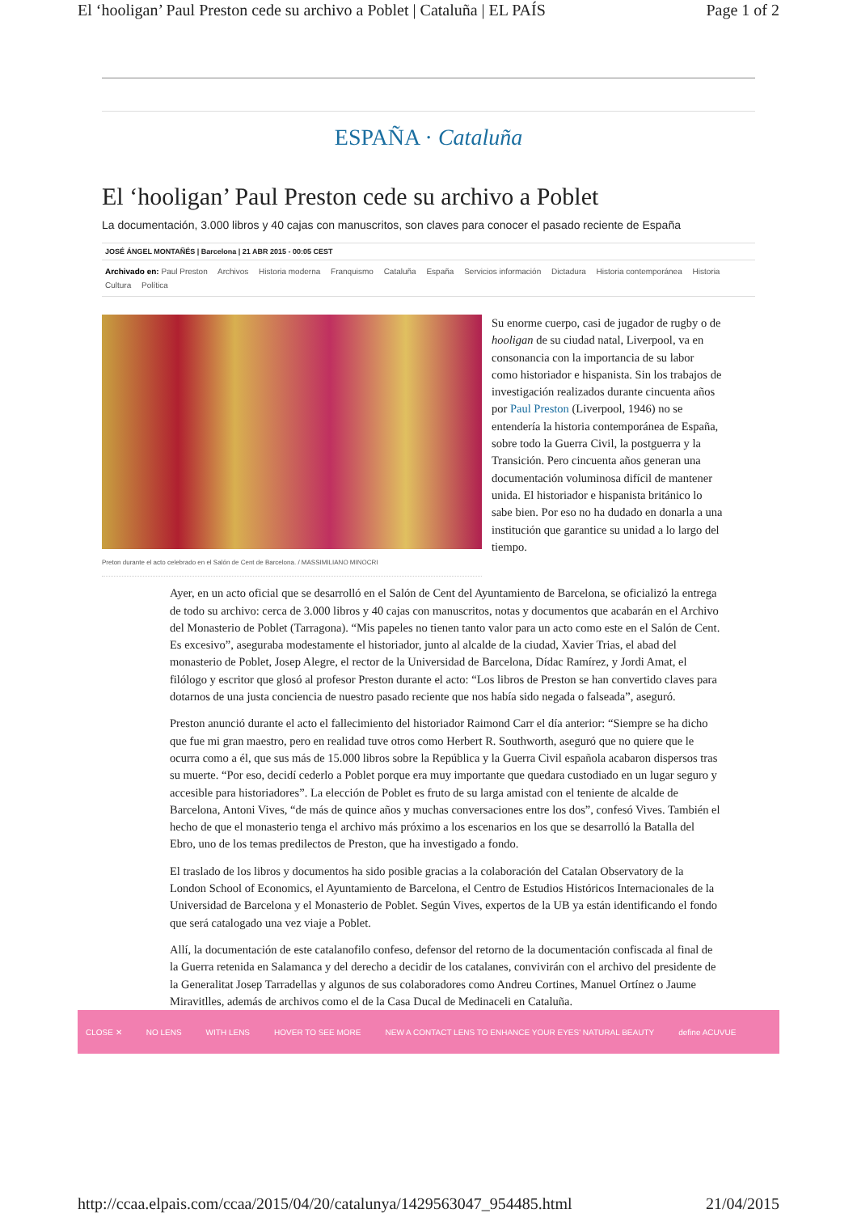El ‘hooligan’ Paul Preston cede su archivo a Poblet | Cataluña | EL PAÍS Page 1 of 2
ESPAÑA · Cataluña
El ‘hooligan’ Paul Preston cede su archivo a Poblet
La documentación, 3.000 libros y 40 cajas con manuscritos, son claves para conocer el pasado reciente de España
JOSÉ ÁNGEL MONTAÑÉS | Barcelona | 21 ABR 2015 - 00:05 CEST
Archivado en: Paul Preston Archivos Historia moderna Franquismo Cataluña España Servicios información Dictadura Historia contemporánea Historia Cultura Política
Preton durante el acto celebrado en el Salón de Cent de Barcelona. / MASSIMILIANO MINOCRI
Su enorme cuerpo, casi de jugador de rugby o de hooligan de su ciudad natal, Liverpool, va en consonancia con la importancia de su labor como historiador e hispanista. Sin los trabajos de investigación realizados durante cincuenta años por Paul Preston (Liverpool, 1946) no se entendería la historia contemporánea de España, sobre todo la Guerra Civil, la postguerra y la Transición. Pero cincuenta años generan una documentación voluminosa difícil de mantener unida. El historiador e hispanista británico lo sabe bien. Por eso no ha dudado en donarla a una institución que garantice su unidad a lo largo del tiempo.
Ayer, en un acto oficial que se desarrolló en el Salón de Cent del Ayuntamiento de Barcelona, se oficializó la entrega de todo su archivo: cerca de 3.000 libros y 40 cajas con manuscritos, notas y documentos que acabarán en el Archivo del Monasterio de Poblet (Tarragona). “Mis papeles no tienen tanto valor para un acto como este en el Salón de Cent. Es excesivo”, aseguraba modestamente el historiador, junto al alcalde de la ciudad, Xavier Trias, el abad del monasterio de Poblet, Josep Alegre, el rector de la Universidad de Barcelona, Dídac Ramírez, y Jordi Amat, el filólogo y escritor que glosó al profesor Preston durante el acto: “Los libros de Preston se han convertido claves para dotarnos de una justa conciencia de nuestro pasado reciente que nos había sido negada o falseada”, aseguró.
Preston anunció durante el acto el fallecimiento del historiador Raimond Carr el día anterior: “Siempre se ha dicho que fue mi gran maestro, pero en realidad tuve otros como Herbert R. Southworth, aseguró que no quiere que le ocurra como a él, que sus más de 15.000 libros sobre la República y la Guerra Civil española acabaron dispersos tras su muerte. “Por eso, decidí cederlo a Poblet porque era muy importante que quedara custodiado en un lugar seguro y accesible para historiadores”. La elección de Poblet es fruto de su larga amistad con el teniente de alcalde de Barcelona, Antoni Vives, “de más de quince años y muchas conversaciones entre los dos”, confesó Vives. También el hecho de que el monasterio tenga el archivo más próximo a los escenarios en los que se desarrolló la Batalla del Ebro, uno de los temas predilectos de Preston, que ha investigado a fondo.
El traslado de los libros y documentos ha sido posible gracias a la colaboración del Catalan Observatory de la London School of Economics, el Ayuntamiento de Barcelona, el Centro de Estudios Históricos Internacionales de la Universidad de Barcelona y el Monasterio de Poblet. Según Vives, expertos de la UB ya están identificando el fondo que será catalogado una vez viaje a Poblet.
Allí, la documentación de este catalanofilo confeso, defensor del retorno de la documentación confiscada al final de la Guerra retenida en Salamanca y del derecho a decidir de los catalanes, convivirán con el archivo del presidente de la Generalitat Josep Tarradellas y algunos de sus colaboradores como Andreu Cortines, Manuel Ortínez o Jaume Miravitlles, además de archivos como el de la Casa Ducal de Medinaceli en Cataluña.
CLOSE ✕ NO LENS WITH LENS HOVER TO SEE MORE NEW A CONTACT LENS TO ENHANCE YOUR EYES' NATURAL BEAUTY define ACUVUE
http://ccaa.elpais.com/ccaa/2015/04/20/catalunya/1429563047_954485.html 21/04/2015